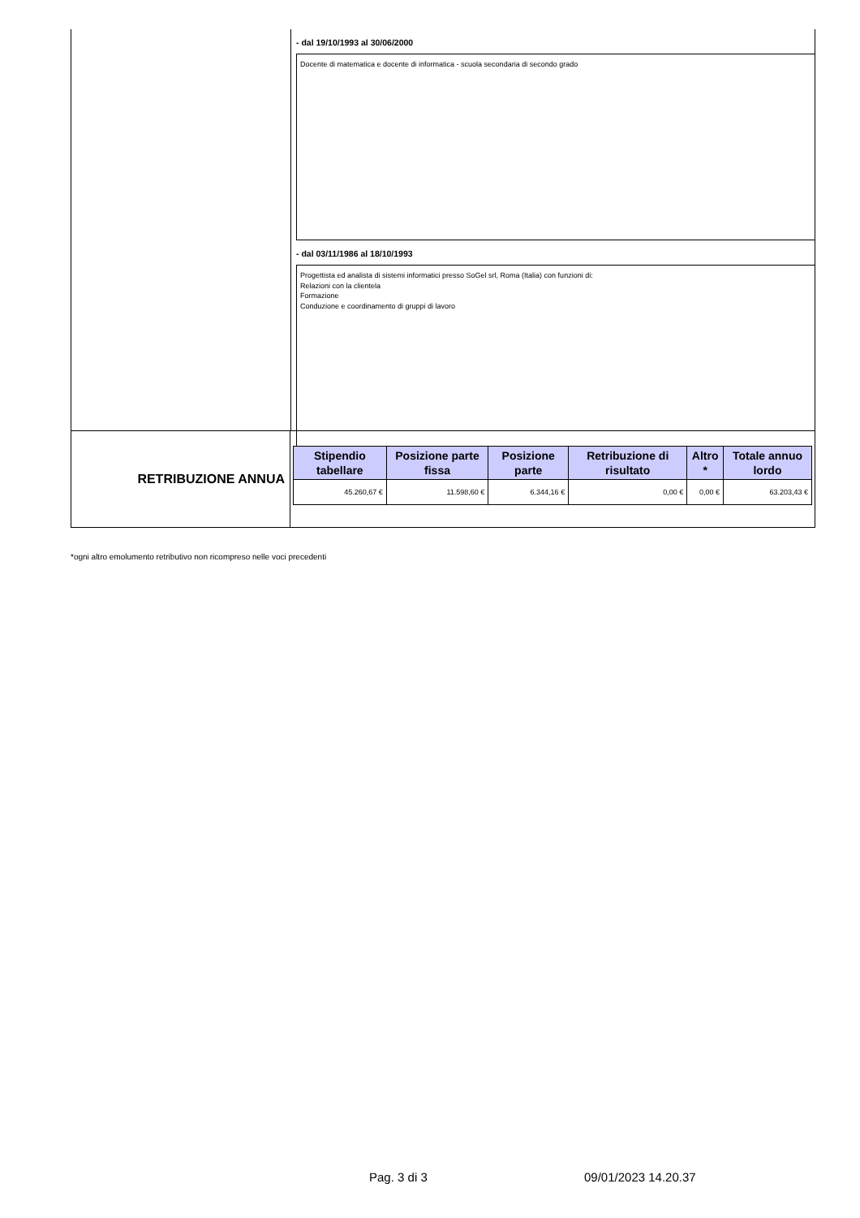- dal 19/10/1993 al 30/06/2000
Docente di matematica e docente di informatica - scuola secondaria di secondo grado
- dal 03/11/1986 al 18/10/1993
Progettista ed analista di sistemi informatici presso SoGel srl, Roma (Italia) con funzioni di:
Relazioni con la clientela
Formazione
Conduzione e coordinamento di gruppi di lavoro
RETRIBUZIONE ANNUA
| Stipendio tabellare | Posizione parte fissa | Posizione parte | Retribuzione di risultato | Altro * | Totale annuo lordo |
| --- | --- | --- | --- | --- | --- |
| 45.260,67 € | 11.598,60 € | 6.344,16 € | 0,00 € | 0,00 € | 63.203,43 € |
*ogni altro emolumento retributivo non ricompreso nelle voci precedenti
Pag. 3 di 3 09/01/2023 14.20.37